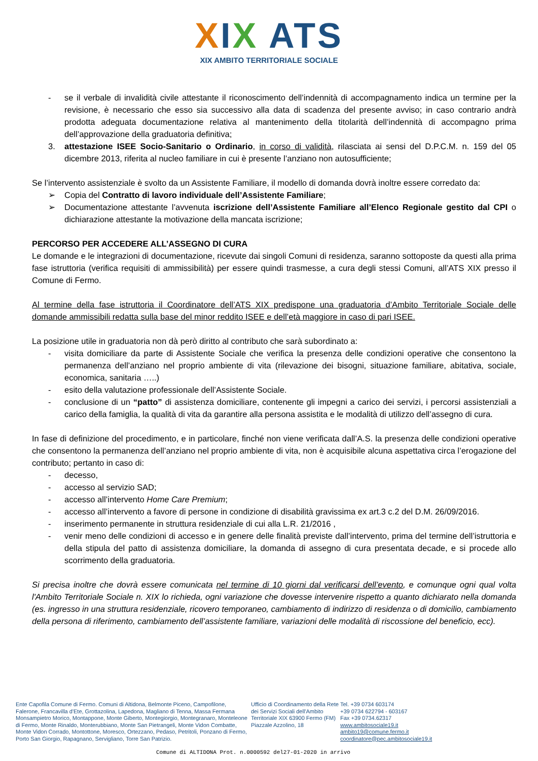XIX ATS
XIX AMBITO TERRITORIALE SOCIALE
- se il verbale di invalidità civile attestante il riconoscimento dell’indennità di accompagnamento indica un termine per la revisione, è necessario che esso sia successivo alla data di scadenza del presente avviso; in caso contrario andrà prodotta adeguata documentazione relativa al mantenimento della titolarità dell’indennità di accompagno prima dell’approvazione della graduatoria definitiva;
3. attestazione ISEE Socio-Sanitario o Ordinario, in corso di validità, rilasciata ai sensi del D.P.C.M. n. 159 del 05 dicembre 2013, riferita al nucleo familiare in cui è presente l’anziano non autosufficiente;
Se l’intervento assistenziale è svolto da un Assistente Familiare, il modello di domanda dovrà inoltre essere corredato da:
➢ Copia del Contratto di lavoro individuale dell’Assistente Familiare;
➢ Documentazione attestante l’avvenuta iscrizione dell’Assistente Familiare all’Elenco Regionale gestito dal CPI o dichiarazione attestante la motivazione della mancata iscrizione;
PERCORSO PER ACCEDERE ALL’ASSEGNO DI CURA
Le domande e le integrazioni di documentazione, ricevute dai singoli Comuni di residenza, saranno sottoposte da questi alla prima fase istruttoria (verifica requisiti di ammissibilità) per essere quindi trasmesse, a cura degli stessi Comuni, all’ATS XIX presso il Comune di Fermo.
Al termine della fase istruttoria il Coordinatore dell’ATS XIX predispone una graduatoria d’Ambito Territoriale Sociale delle domande ammissibili redatta sulla base del minor reddito ISEE e dell’età maggiore in caso di pari ISEE.
La posizione utile in graduatoria non dà però diritto al contributo che sarà subordinato a:
- visita domiciliare da parte di Assistente Sociale che verifica la presenza delle condizioni operative che consentono la permanenza dell’anziano nel proprio ambiente di vita (rilevazione dei bisogni, situazione familiare, abitativa, sociale, economica, sanitaria …..)
- esito della valutazione professionale dell’Assistente Sociale.
- conclusione di un “patto” di assistenza domiciliare, contenente gli impegni a carico dei servizi, i percorsi assistenziali a carico della famiglia, la qualità di vita da garantire alla persona assistita e le modalità di utilizzo dell’assegno di cura.
In fase di definizione del procedimento, e in particolare, finché non viene verificata dall’A.S. la presenza delle condizioni operative che consentono la permanenza dell’anziano nel proprio ambiente di vita, non è acquisibile alcuna aspettativa circa l’erogazione del contributo; pertanto in caso di:
- decesso,
- accesso al servizio SAD;
- accesso all’intervento Home Care Premium;
- accesso all’intervento a favore di persone in condizione di disabilità gravissima ex art.3 c.2 del D.M. 26/09/2016.
- inserimento permanente in struttura residenziale di cui alla L.R. 21/2016 ,
- venir meno delle condizioni di accesso e in genere delle finalità previste dall’intervento, prima del termine dell’istruttoria e della stipula del patto di assistenza domiciliare, la domanda di assegno di cura presentata decade, e si procede allo scorrimento della graduatoria.
Si precisa inoltre che dovrà essere comunicata nel termine di 10 giorni dal verificarsi dell’evento, e comunque ogni qual volta l'Ambito Territoriale Sociale n. XIX lo richieda, ogni variazione che dovesse intervenire rispetto a quanto dichiarato nella domanda (es. ingresso in una struttura residenziale, ricovero temporaneo, cambiamento di indirizzo di residenza o di domicilio, cambiamento della persona di riferimento, cambiamento dell’assistente familiare, variazioni delle modalità di riscossione del beneficio, ecc).
Ente Capofila Comune di Fermo. Comuni di Altidona, Belmonte Piceno, Campofilone, Falerone, Francavilla d'Ete, Grottazolina, Lapedona, Magliano di Tenna, Massa Fermana Monsampietro Morico, Montappone, Monte Giberto, Montegiorgio, Montegranaro, Monteleone di Fermo, Monte Rinaldo, Monterubbiano, Monte San Pietrangeli, Monte Vidon Combatte, Monte Vidon Corrado, Montottone, Moresco, Ortezzano, Pedaso, Petritoli, Ponzano di Fermo, Porto San Giorgio, Rapagnano, Servigliano, Torre San Patrizio.
Ufficio di Coordinamento della Rete dei Servizi Sociali dell'Ambito Territoriale XIX 63900 Fermo (FM) Piazzale Azzolino, 18
Tel. +39 0734 603174
+39 0734 622794 - 603167
Fax +39 0734.62317
www.ambitosociale19.it
ambito19@comune.fermo.it
coordinatore@pec.ambitosociale19.it
Comune di ALTIDONA Prot. n.0000592 del27-01-2020 in arrivo